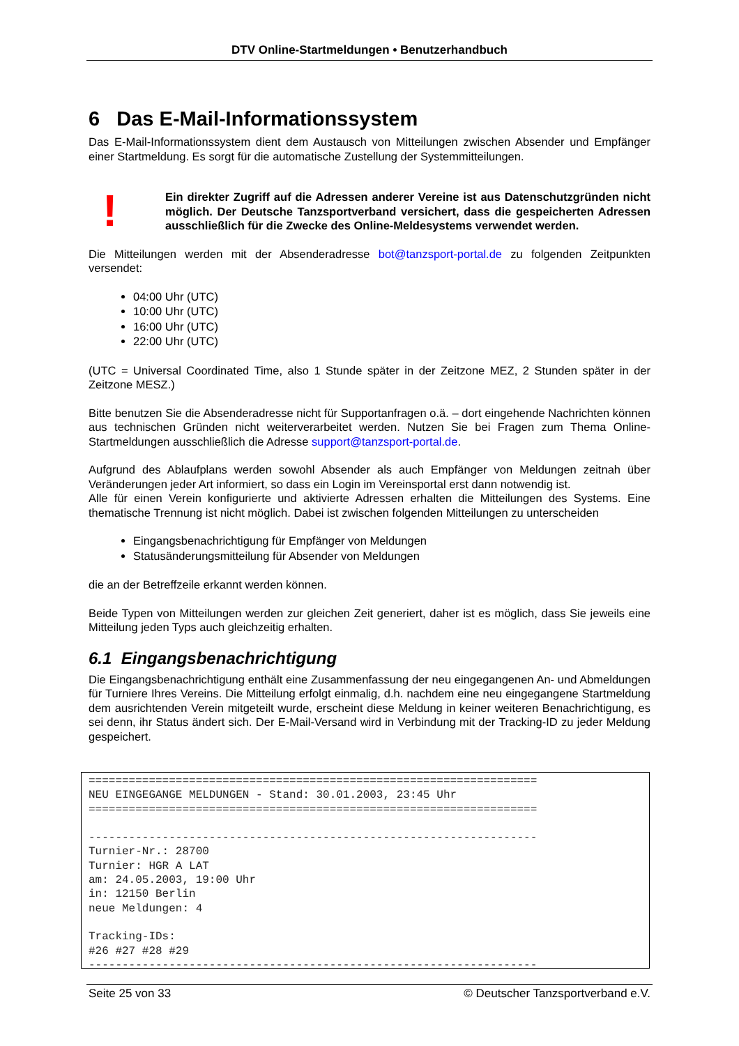DTV Online-Startmeldungen • Benutzerhandbuch
6 Das E-Mail-Informationssystem
Das E-Mail-Informationssystem dient dem Austausch von Mitteilungen zwischen Absender und Empfänger einer Startmeldung. Es sorgt für die automatische Zustellung der Systemmitteilungen.
!
Ein direkter Zugriff auf die Adressen anderer Vereine ist aus Datenschutzgründen nicht möglich. Der Deutsche Tanzsportverband versichert, dass die gespeicherten Adressen ausschließlich für die Zwecke des Online-Meldesystems verwendet werden.
Die Mitteilungen werden mit der Absenderadresse bot@tanzsport-portal.de zu folgenden Zeitpunkten versendet:
04:00 Uhr (UTC)
10:00 Uhr (UTC)
16:00 Uhr (UTC)
22:00 Uhr (UTC)
(UTC = Universal Coordinated Time, also 1 Stunde später in der Zeitzone MEZ, 2 Stunden später in der Zeitzone MESZ.)
Bitte benutzen Sie die Absenderadresse nicht für Supportanfragen o.ä. – dort eingehende Nachrichten können aus technischen Gründen nicht weiterverarbeitet werden. Nutzen Sie bei Fragen zum Thema Online-Startmeldungen ausschließlich die Adresse support@tanzsport-portal.de.
Aufgrund des Ablaufplans werden sowohl Absender als auch Empfänger von Meldungen zeitnah über Veränderungen jeder Art informiert, so dass ein Login im Vereinsportal erst dann notwendig ist.
Alle für einen Verein konfigurierte und aktivierte Adressen erhalten die Mitteilungen des Systems. Eine thematische Trennung ist nicht möglich. Dabei ist zwischen folgenden Mitteilungen zu unterscheiden
Eingangsbenachrichtigung für Empfänger von Meldungen
Statusänderungsmitteilung für Absender von Meldungen
die an der Betreffzeile erkannt werden können.
Beide Typen von Mitteilungen werden zur gleichen Zeit generiert, daher ist es möglich, dass Sie jeweils eine Mitteilung jeden Typs auch gleichzeitig erhalten.
6.1 Eingangsbenachrichtigung
Die Eingangsbenachrichtigung enthält eine Zusammenfassung der neu eingegangenen An- und Abmeldungen für Turniere Ihres Vereins. Die Mitteilung erfolgt einmalig, d.h. nachdem eine neu eingegangene Startmeldung dem ausrichtenden Verein mitgeteilt wurde, erscheint diese Meldung in keiner weiteren Benachrichtigung, es sei denn, ihr Status ändert sich. Der E-Mail-Versand wird in Verbindung mit der Tracking-ID zu jeder Meldung gespeichert.
=================================================================== NEU EINGEGANGE MELDUNGEN - Stand: 30.01.2003, 23:45 Uhr =================================================================== ------------------------------------------------------------------- Turnier-Nr.: 28700 Turnier: HGR A LAT am: 24.05.2003, 19:00 Uhr in: 12150 Berlin neue Meldungen: 4 Tracking-IDs: #26 #27 #28 #29 -------------------------------------------------------------------
Seite 25 von 33 © Deutscher Tanzsportverband e.V.